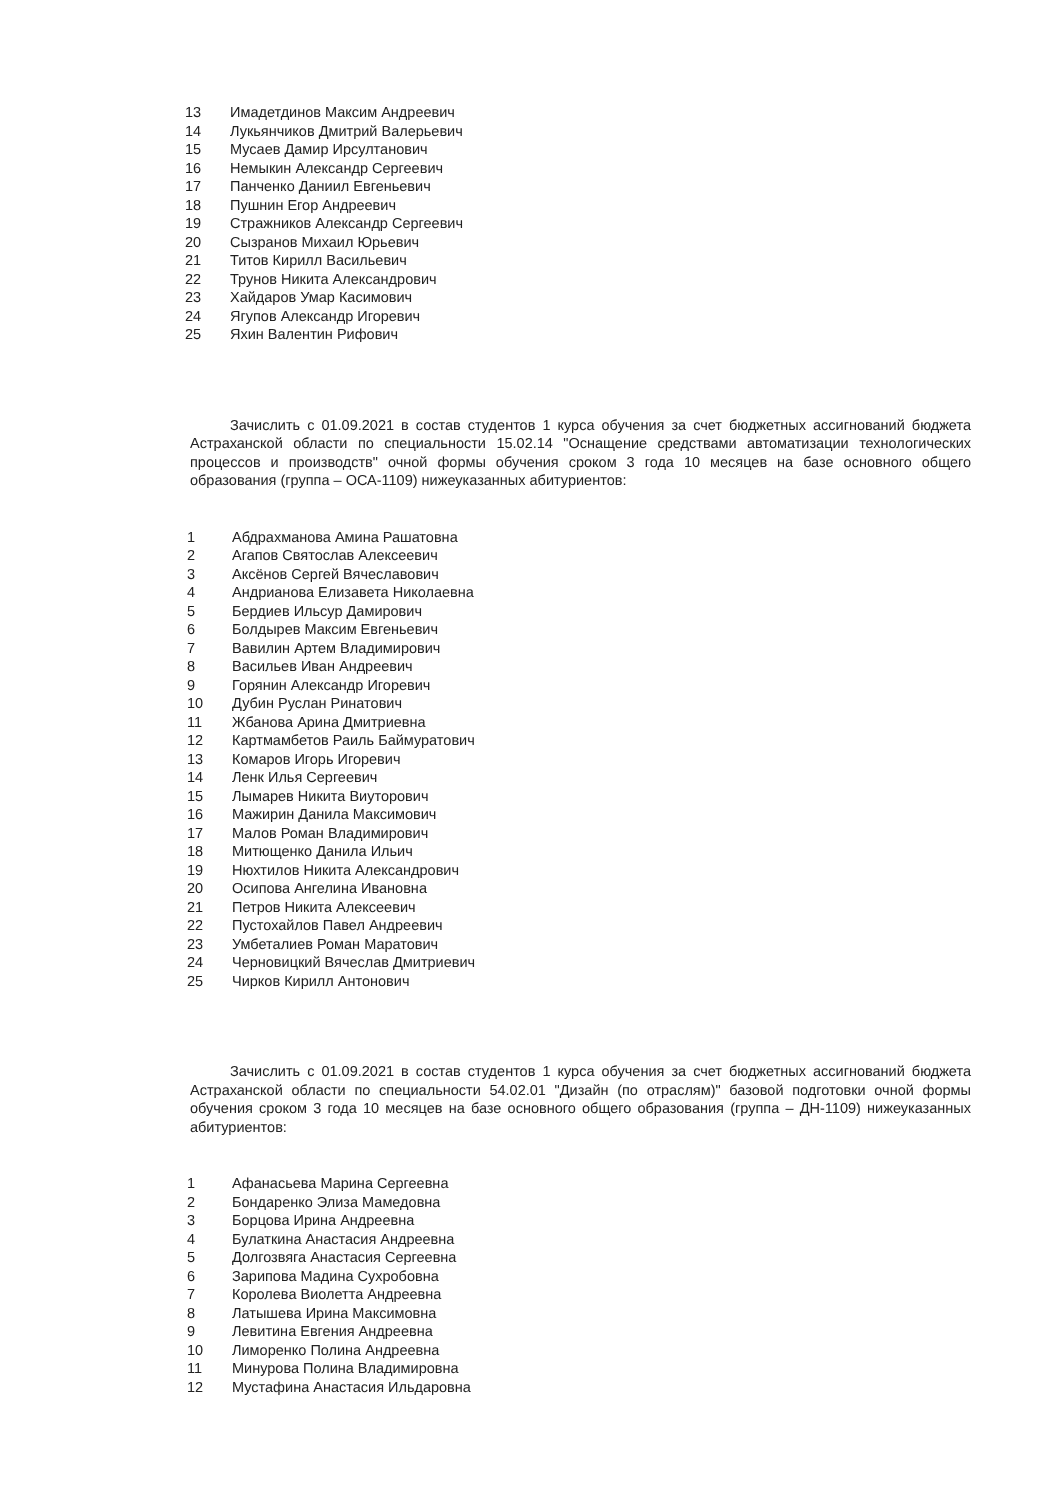13 Имадетдинов Максим Андреевич
14 Лукьянчиков Дмитрий Валерьевич
15 Мусаев Дамир Ирсултанович
16 Немыкин Александр Сергеевич
17 Панченко Даниил Евгеньевич
18 Пушнин Егор Андреевич
19 Стражников Александр Сергеевич
20 Сызранов Михаил Юрьевич
21 Титов Кирилл Васильевич
22 Трунов Никита Александрович
23 Хайдаров Умар Касимович
24 Ягупов Александр Игоревич
25 Яхин Валентин Рифович
Зачислить с 01.09.2021 в состав студентов 1 курса обучения за счет бюджетных ассигнований бюджета Астраханской области по специальности 15.02.14 "Оснащение средствами автоматизации технологических процессов и производств" очной формы обучения сроком 3 года 10 месяцев на базе основного общего образования (группа – ОСА-1109) нижеуказанных абитуриентов:
1 Абдрахманова Амина Рашатовна
2 Агапов Святослав Алексеевич
3 Аксёнов Сергей Вячеславович
4 Андрианова Елизавета Николаевна
5 Бердиев Ильсур Дамирович
6 Болдырев Максим Евгеньевич
7 Вавилин Артем Владимирович
8 Васильев Иван Андреевич
9 Горянин Александр Игоревич
10 Дубин Руслан Ринатович
11 Жбанова Арина Дмитриевна
12 Картмамбетов Раиль Баймуратович
13 Комаров Игорь Игоревич
14 Ленк Илья Сергеевич
15 Лымарев Никита Виуторович
16 Мажирин Данила Максимович
17 Малов Роман Владимирович
18 Митющенко Данила Ильич
19 Нюхтилов Никита Александрович
20 Осипова Ангелина Ивановна
21 Петров Никита Алексеевич
22 Пустохайлов Павел Андреевич
23 Умбеталиев Роман Маратович
24 Черновицкий Вячеслав Дмитриевич
25 Чирков Кирилл Антонович
Зачислить с 01.09.2021 в состав студентов 1 курса обучения за счет бюджетных ассигнований бюджета Астраханской области по специальности 54.02.01 "Дизайн (по отраслям)" базовой подготовки очной формы обучения сроком 3 года 10 месяцев на базе основного общего образования (группа – ДН-1109) нижеуказанных абитуриентов:
1 Афанасьева Марина Сергеевна
2 Бондаренко Элиза Мамедовна
3 Борцова Ирина Андреевна
4 Булаткина Анастасия Андреевна
5 Долгозвяга Анастасия Сергеевна
6 Зарипова Мадина Сухробовна
7 Королева Виолетта Андреевна
8 Латышева Ирина Максимовна
9 Левитина Евгения Андреевна
10 Лиморенко Полина Андреевна
11 Минурова Полина Владимировна
12 Мустафина Анастасия Ильдаровна